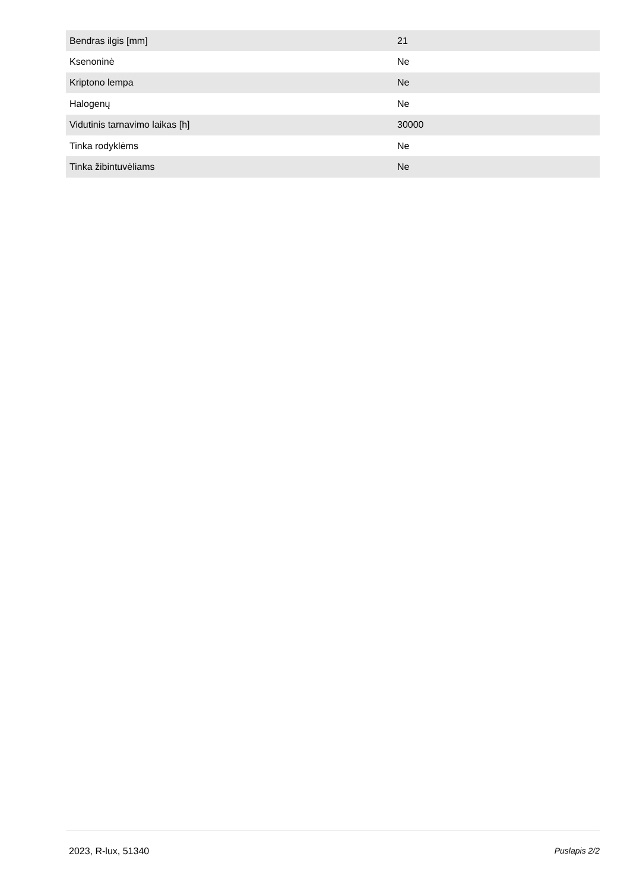| Bendras ilgis [mm] | 21 |
| Ksenoninė | Ne |
| Kriptono lempa | Ne |
| Halogenų | Ne |
| Vidutinis tarnavimo laikas [h] | 30000 |
| Tinka rodyklėms | Ne |
| Tinka žibintuvėliams | Ne |
2023, R-lux, 51340 Puslapis 2/2